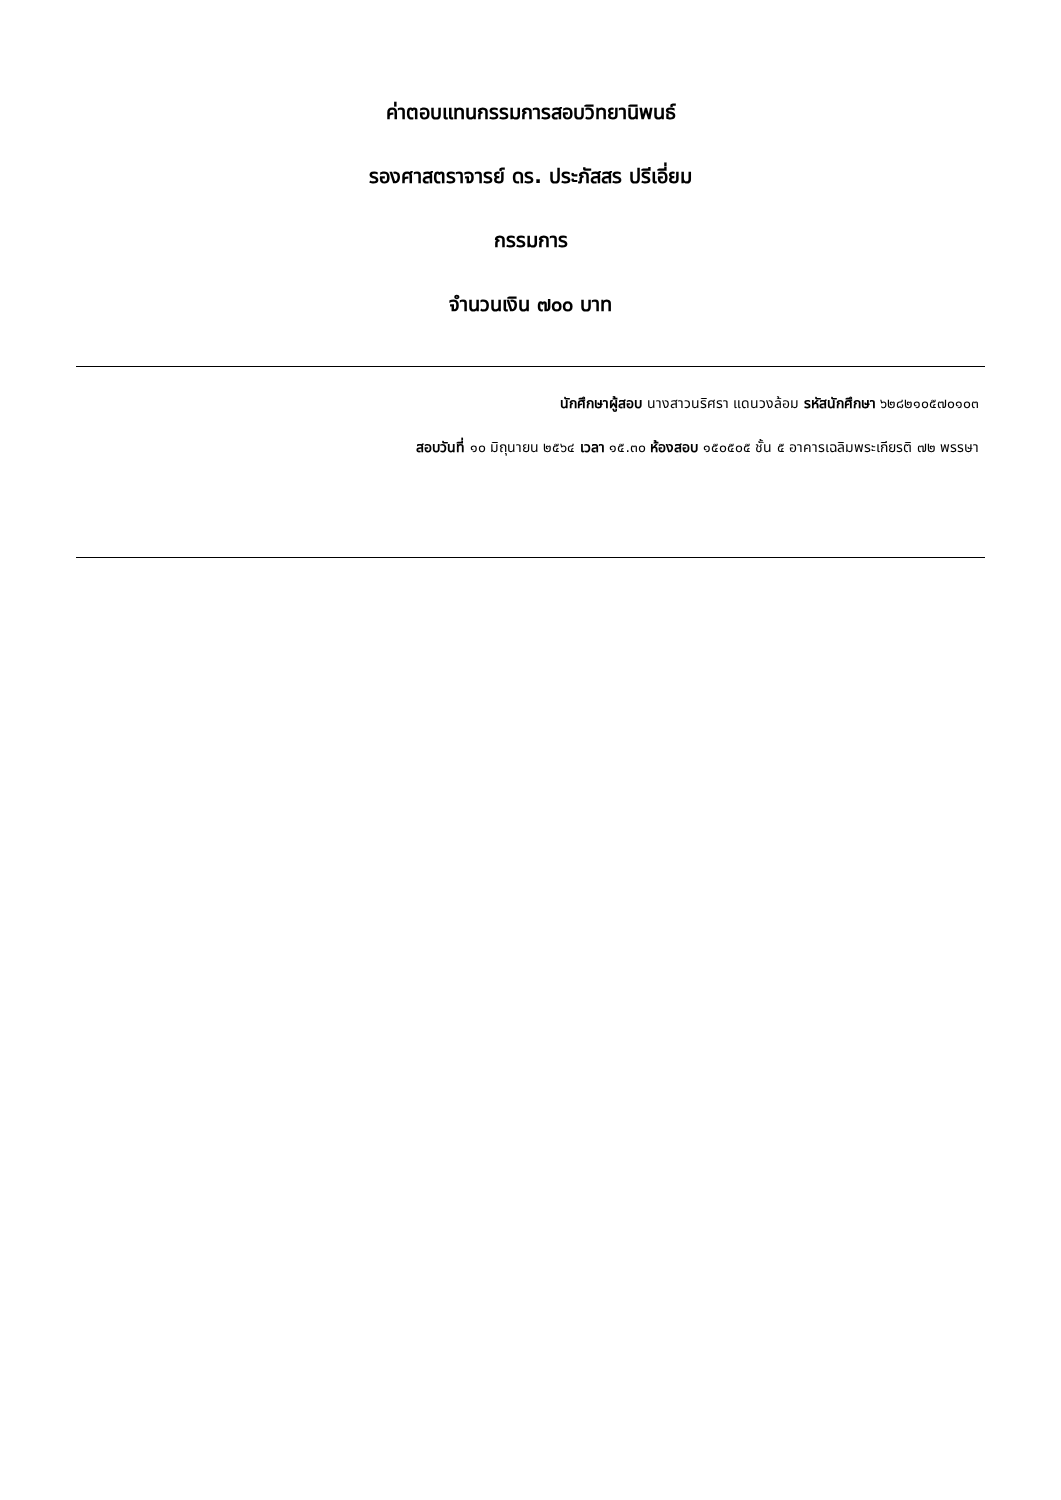ค่าตอบแทนกรรมการสอบวิทยานิพนธ์
รองศาสตราจารย์ ดร. ประภัสสร ปรีเอี่ยม
กรรมการ
จำนวนเงิน ๗๐๐ บาท
นักศึกษาผู้สอบ นางสาวนริศรา แดนวงล้อม รหัสนักศึกษา ๖๒๘๒๑๐๕๗๐๑๐๓
สอบวันที่ ๑๐ มิถุนายน ๒๕๖๔ เวลา ๑๕.๓๐ ห้องสอบ ๑๕๐๕๐๕ ชั้น ๕ อาคารเฉลิมพระเกียรติ ๗๒ พรรษา